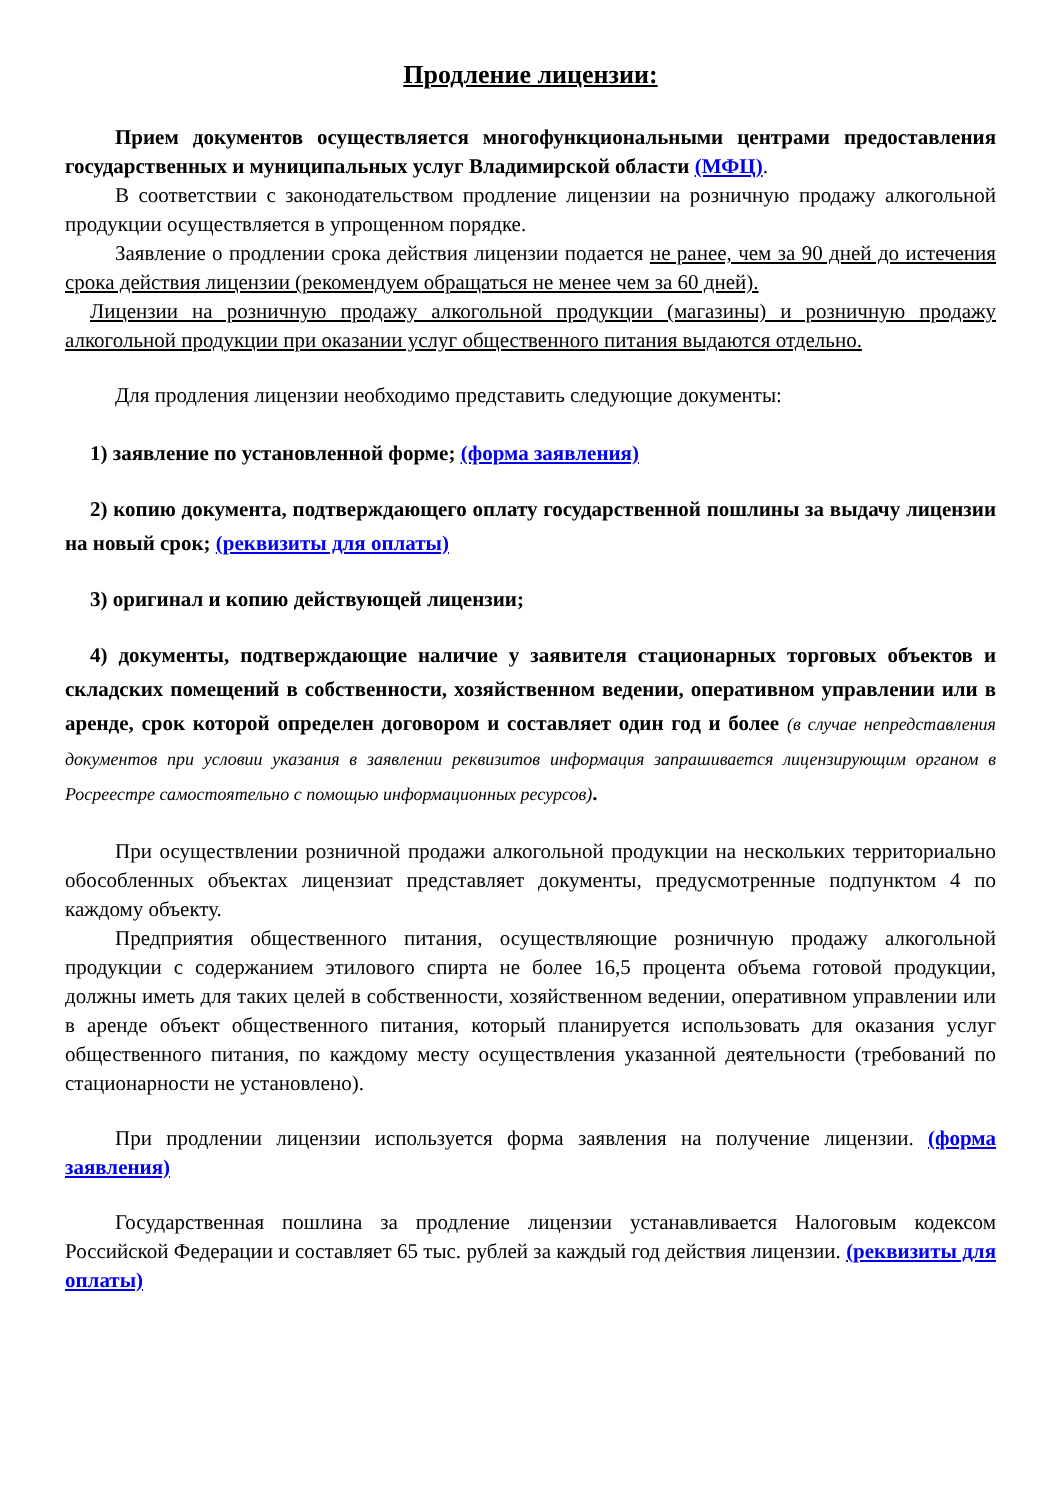Продление лицензии:
Прием документов осуществляется многофункциональными центрами предоставления государственных и муниципальных услуг Владимирской области (МФЦ).
В соответствии с законодательством продление лицензии на розничную продажу алкогольной продукции осуществляется в упрощенном порядке.
Заявление о продлении срока действия лицензии подается не ранее, чем за 90 дней до истечения срока действия лицензии (рекомендуем обращаться не менее чем за 60 дней).
Лицензии на розничную продажу алкогольной продукции (магазины) и розничную продажу алкогольной продукции при оказании услуг общественного питания выдаются отдельно.
Для продления лицензии необходимо представить следующие документы:
1) заявление по установленной форме; (форма заявления)
2) копию документа, подтверждающего оплату государственной пошлины за выдачу лицензии на новый срок; (реквизиты для оплаты)
3) оригинал и копию действующей лицензии;
4) документы, подтверждающие наличие у заявителя стационарных торговых объектов и складских помещений в собственности, хозяйственном ведении, оперативном управлении или в аренде, срок которой определен договором и составляет один год и более (в случае непредставления документов при условии указания в заявлении реквизитов информация запрашивается лицензирующим органом в Росреестре самостоятельно с помощью информационных ресурсов).
При осуществлении розничной продажи алкогольной продукции на нескольких территориально обособленных объектах лицензиат представляет документы, предусмотренные подпунктом 4 по каждому объекту.
Предприятия общественного питания, осуществляющие розничную продажу алкогольной продукции с содержанием этилового спирта не более 16,5 процента объема готовой продукции, должны иметь для таких целей в собственности, хозяйственном ведении, оперативном управлении или в аренде объект общественного питания, который планируется использовать для оказания услуг общественного питания, по каждому месту осуществления указанной деятельности (требований по стационарности не установлено).
При продлении лицензии используется форма заявления на получение лицензии. (форма заявления)
Государственная пошлина за продление лицензии устанавливается Налоговым кодексом Российской Федерации и составляет 65 тыс. рублей за каждый год действия лицензии. (реквизиты для оплаты)